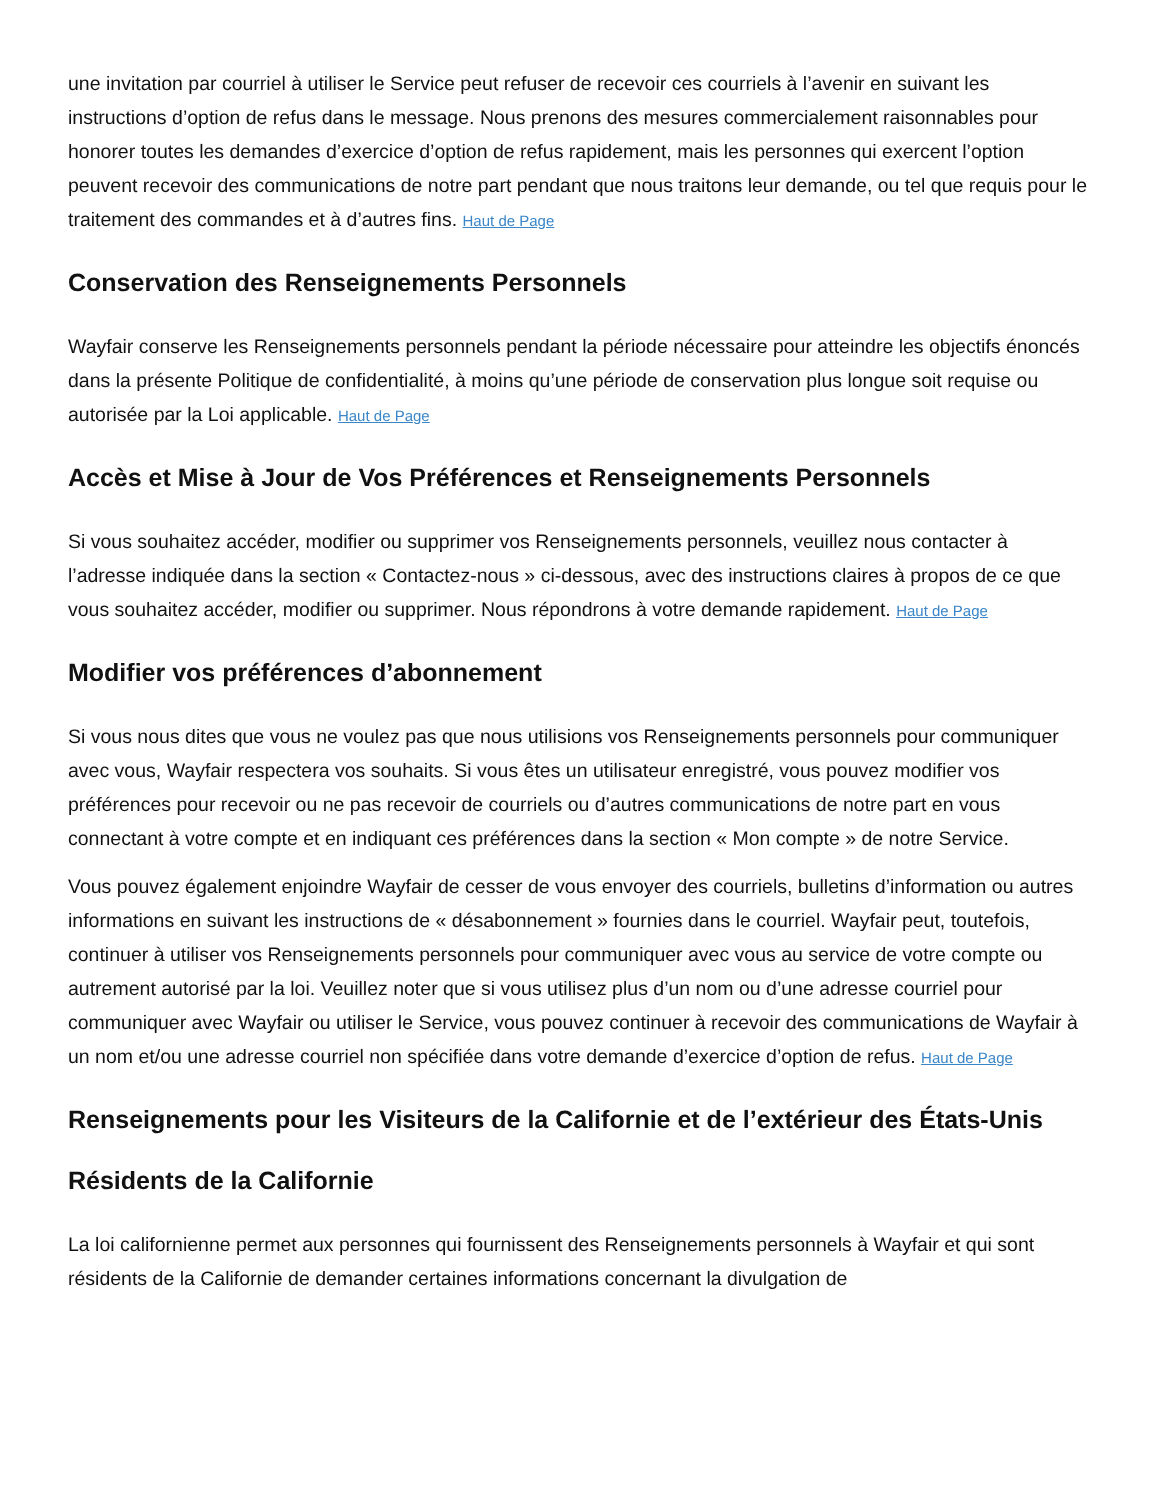une invitation par courriel à utiliser le Service peut refuser de recevoir ces courriels à l’avenir en suivant les instructions d’option de refus dans le message. Nous prenons des mesures commercialement raisonnables pour honorer toutes les demandes d’exercice d’option de refus rapidement, mais les personnes qui exercent l’option peuvent recevoir des communications de notre part pendant que nous traitons leur demande, ou tel que requis pour le traitement des commandes et à d’autres fins. Haut de Page
Conservation des Renseignements Personnels
Wayfair conserve les Renseignements personnels pendant la période nécessaire pour atteindre les objectifs énoncés dans la présente Politique de confidentialité, à moins qu’une période de conservation plus longue soit requise ou autorisée par la Loi applicable. Haut de Page
Accès et Mise à Jour de Vos Préférences et Renseignements Personnels
Si vous souhaitez accéder, modifier ou supprimer vos Renseignements personnels, veuillez nous contacter à l’adresse indiquée dans la section « Contactez-nous » ci-dessous, avec des instructions claires à propos de ce que vous souhaitez accéder, modifier ou supprimer. Nous répondrons à votre demande rapidement. Haut de Page
Modifier vos préférences d’abonnement
Si vous nous dites que vous ne voulez pas que nous utilisions vos Renseignements personnels pour communiquer avec vous, Wayfair respectera vos souhaits. Si vous êtes un utilisateur enregistré, vous pouvez modifier vos préférences pour recevoir ou ne pas recevoir de courriels ou d’autres communications de notre part en vous connectant à votre compte et en indiquant ces préférences dans la section « Mon compte » de notre Service.
Vous pouvez également enjoindre Wayfair de cesser de vous envoyer des courriels, bulletins d’information ou autres informations en suivant les instructions de « désabonnement » fournies dans le courriel. Wayfair peut, toutefois, continuer à utiliser vos Renseignements personnels pour communiquer avec vous au service de votre compte ou autrement autorisé par la loi. Veuillez noter que si vous utilisez plus d’un nom ou d’une adresse courriel pour communiquer avec Wayfair ou utiliser le Service, vous pouvez continuer à recevoir des communications de Wayfair à un nom et/ou une adresse courriel non spécifiée dans votre demande d’exercice d’option de refus. Haut de Page
Renseignements pour les Visiteurs de la Californie et de l’extérieur des États-Unis
Résidents de la Californie
La loi californienne permet aux personnes qui fournissent des Renseignements personnels à Wayfair et qui sont résidents de la Californie de demander certaines informations concernant la divulgation de